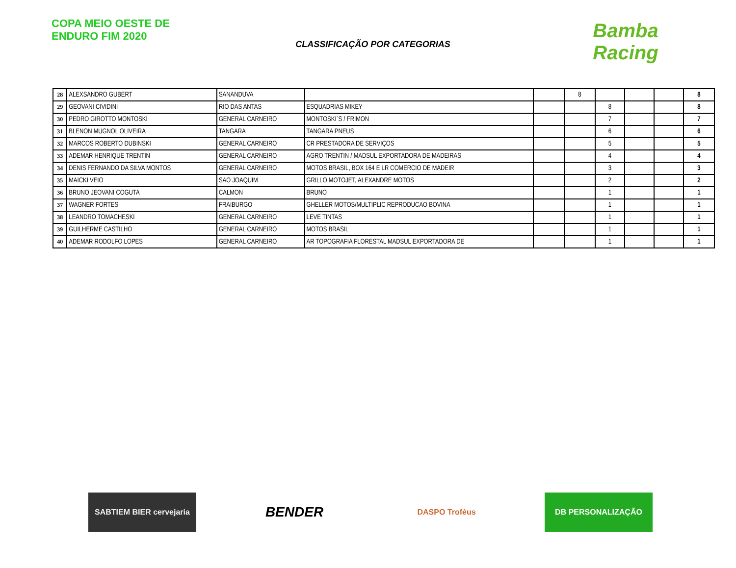COPA MEIO OESTE DE ENDURO FIM 2020
CLASSIFICAÇÃO POR CATEGORIAS
Bamba Racing
| 28 | ALEXSANDRO GUBERT | SANANDUVA | | | 8 | | | | 8 |
| 29 | GEOVANI CIVIDINI | RIO DAS ANTAS | ESQUADRIAS MIKEY | | | 8 | | | 8 |
| 30 | PEDRO GIROTTO MONTOSKI | GENERAL CARNEIRO | MONTOSKI´S / FRIMON | | | 7 | | | 7 |
| 31 | BLENON MUGNOL OLIVEIRA | TANGARA | TANGARA PNEUS | | | 6 | | | 6 |
| 32 | MARCOS ROBERTO DUBINSKI | GENERAL CARNEIRO | CR PRESTADORA DE SERVIÇOS | | | 5 | | | 5 |
| 33 | ADEMAR HENRIQUE TRENTIN | GENERAL CARNEIRO | AGRO TRENTIN / MADSUL EXPORTADORA DE MADEIRAS | | | 4 | | | 4 |
| 34 | DENIS FERNANDO DA SILVA MONTOS | GENERAL CARNEIRO | MOTOS BRASIL, BOX 164 E LR COMERCIO DE MADEIR | | | 3 | | | 3 |
| 35 | MAICKI VEIO | SAO JOAQUIM | GRILLO MOTOJET, ALEXANDRE MOTOS | | | 2 | | | 2 |
| 36 | BRUNO JEOVANI COGUTA | CALMON | BRUNO | | | 1 | | | 1 |
| 37 | WAGNER FORTES | FRAIBURGO | GHELLER MOTOS/MULTIPLIC REPRODUCAO BOVINA | | | 1 | | | 1 |
| 38 | LEANDRO TOMACHESKI | GENERAL CARNEIRO | LEVE TINTAS | | | 1 | | | 1 |
| 39 | GUILHERME CASTILHO | GENERAL CARNEIRO | MOTOS BRASIL | | | 1 | | | 1 |
| 40 | ADEMAR RODOLFO LOPES | GENERAL CARNEIRO | AR TOPOGRAFIA FLORESTAL MADSUL EXPORTADORA DE | | | 1 | | | 1 |
SABTIEM BIER cervejaria
BENDER
DASPO Troféus DB PERSONALIZAÇÃO